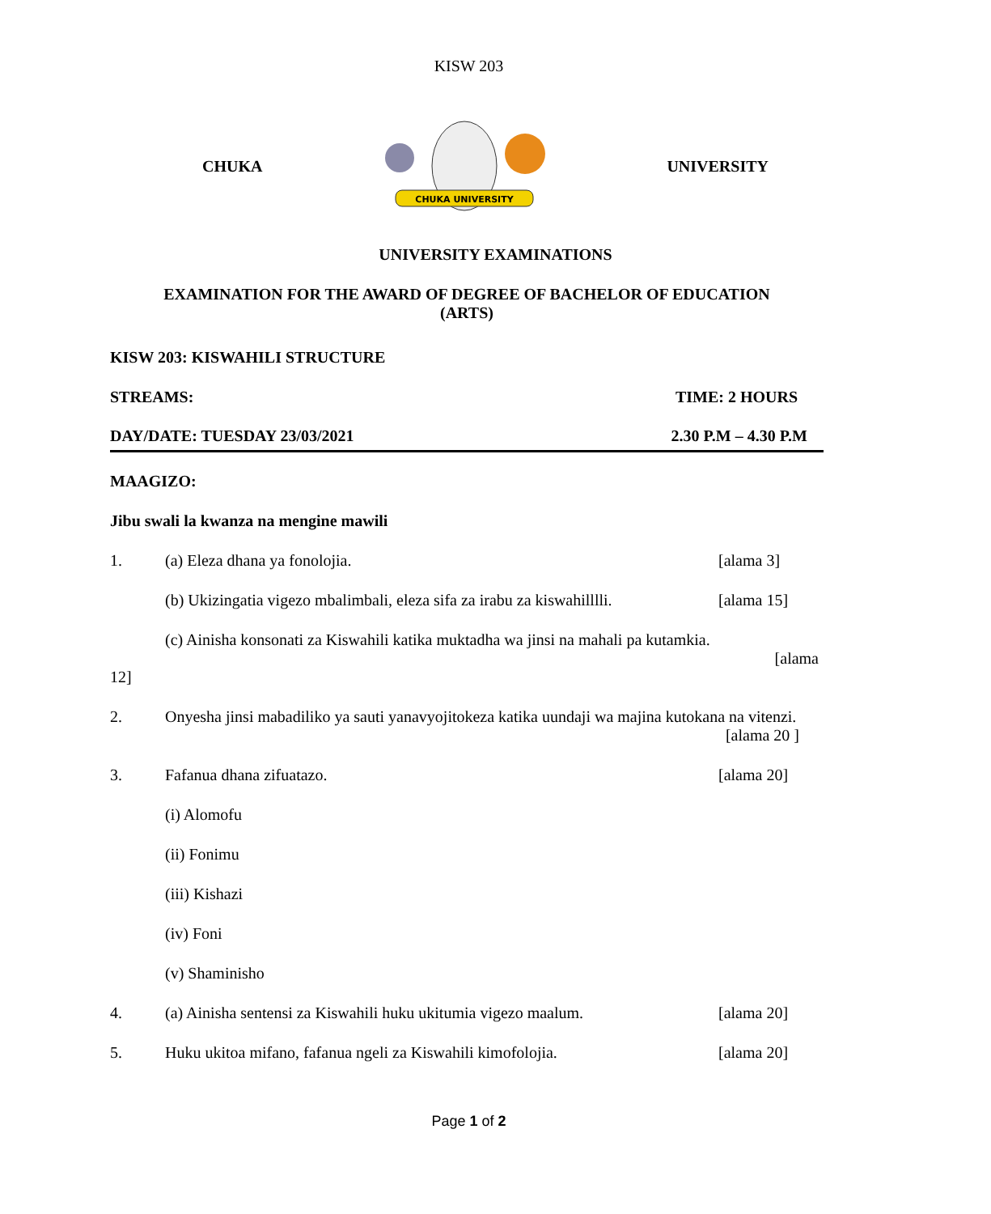KISW 203
CHUKA
CHUKA UNIVERSITY
UNIVERSITY
UNIVERSITY EXAMINATIONS
EXAMINATION FOR THE AWARD OF DEGREE OF BACHELOR OF EDUCATION
(ARTS)
KISW 203: KISWAHILI STRUCTURE
STREAMS: TIME: 2 HOURS
DAY/DATE: TUESDAY 23/03/2021 2.30 P.M – 4.30 P.M
MAAGIZO:
Jibu swali la kwanza na mengine mawili
1. (a) Eleza dhana ya fonolojia. [alama 3]
(b) Ukizingatia vigezo mbalimbali, eleza sifa za irabu za kiswahilllli. [alama 15]
(c) Ainisha konsonati za Kiswahili katika muktadha wa jinsi na mahali pa kutamkia.
[alama
12]
2. Onyesha jinsi mabadiliko ya sauti yanavyojitokeza katika uundaji wa majina kutokana na vitenzi. [alama 20 ]
3. Fafanua dhana zifuatazo. [alama 20]
(i) Alomofu
(ii) Fonimu
(iii) Kishazi
(iv) Foni
(v) Shaminisho
4. (a) Ainisha sentensi za Kiswahili huku ukitumia vigezo maalum. [alama 20]
5. Huku ukitoa mifano, fafanua ngeli za Kiswahili kimofolojia. [alama 20]
Page 1 of 2